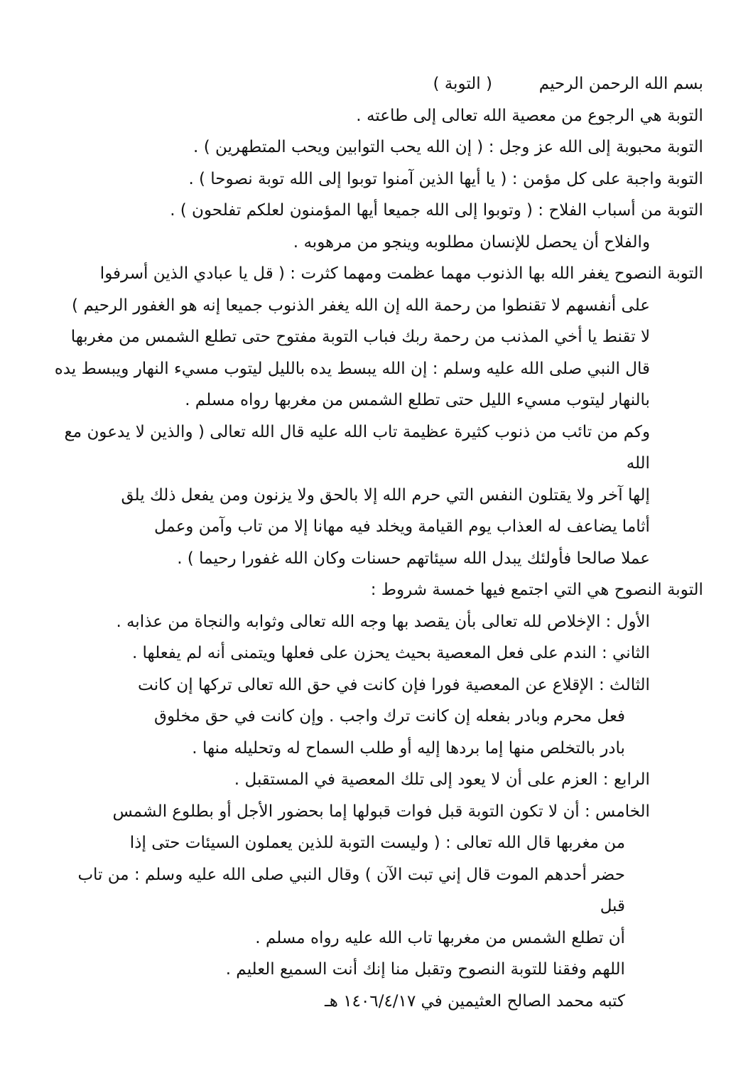بسم الله الرحمن الرحيم ( التوبة )
التوبة هي الرجوع من معصية الله تعالى إلى طاعته .
التوبة محبوبة إلى الله عز وجل : ( إن الله يحب التوابين ويحب المتطهرين ) .
التوبة واجبة على كل مؤمن : ( يا أيها الذين آمنوا توبوا إلى الله توبة نصوحا ) .
التوبة من أسباب الفلاح : ( وتوبوا إلى الله جميعا أيها المؤمنون لعلكم تفلحون ) .
والفلاح أن يحصل للإنسان مطلوبه وينجو من مرهوبه .
التوبة النصوح يغفر الله بها الذنوب مهما عظمت ومهما كثرت : ( قل يا عبادي الذين أسرفوا
على أنفسهم لا تقنطوا من رحمة الله إن الله يغفر الذنوب جميعا إنه هو الغفور الرحيم )
لا تقنط يا أخي المذنب من رحمة ربك فباب التوبة مفتوح حتى تطلع الشمس من مغربها
قال النبي صلى الله عليه وسلم : إن الله يبسط يده بالليل ليتوب مسيء النهار ويبسط يده
بالنهار ليتوب مسيء الليل حتى تطلع الشمس من مغربها رواه مسلم .
وكم من تائب من ذنوب كثيرة عظيمة تاب الله عليه قال الله تعالى ( والذين لا يدعون مع الله
إلها آخر ولا يقتلون النفس التي حرم الله إلا بالحق ولا يزنون ومن يفعل ذلك يلق
أثاما يضاعف له العذاب يوم القيامة ويخلد فيه مهانا إلا من تاب وآمن وعمل
عملا صالحا فأولئك يبدل الله سيئاتهم حسنات وكان الله غفورا رحيما ) .
التوبة النصوح هي التي اجتمع فيها خمسة شروط :
الأول : الإخلاص لله تعالى بأن يقصد بها وجه الله تعالى وثوابه والنجاة من عذابه .
الثاني : الندم على فعل المعصية بحيث يحزن على فعلها ويتمنى أنه لم يفعلها .
الثالث : الإقلاع عن المعصية فورا فإن كانت في حق الله تعالى تركها إن كانت
فعل محرم وبادر بفعله إن كانت ترك واجب . وإن كانت في حق مخلوق
بادر بالتخلص منها إما بردها إليه أو طلب السماح له وتحليله منها .
الرابع : العزم على أن لا يعود إلى تلك المعصية في المستقبل .
الخامس : أن لا تكون التوبة قبل فوات قبولها إما بحضور الأجل أو بطلوع الشمس
من مغربها قال الله تعالى : ( وليست التوبة للذين يعملون السيئات حتى إذا
حضر أحدهم الموت قال إني تبت الآن ) وقال النبي صلى الله عليه وسلم : من تاب قبل
أن تطلع الشمس من مغربها تاب الله عليه رواه مسلم .
اللهم وفقنا للتوبة النصوح وتقبل منا إنك أنت السميع العليم .
كتبه محمد الصالح العثيمين في ١٤٠٦/٤/١٧ هـ